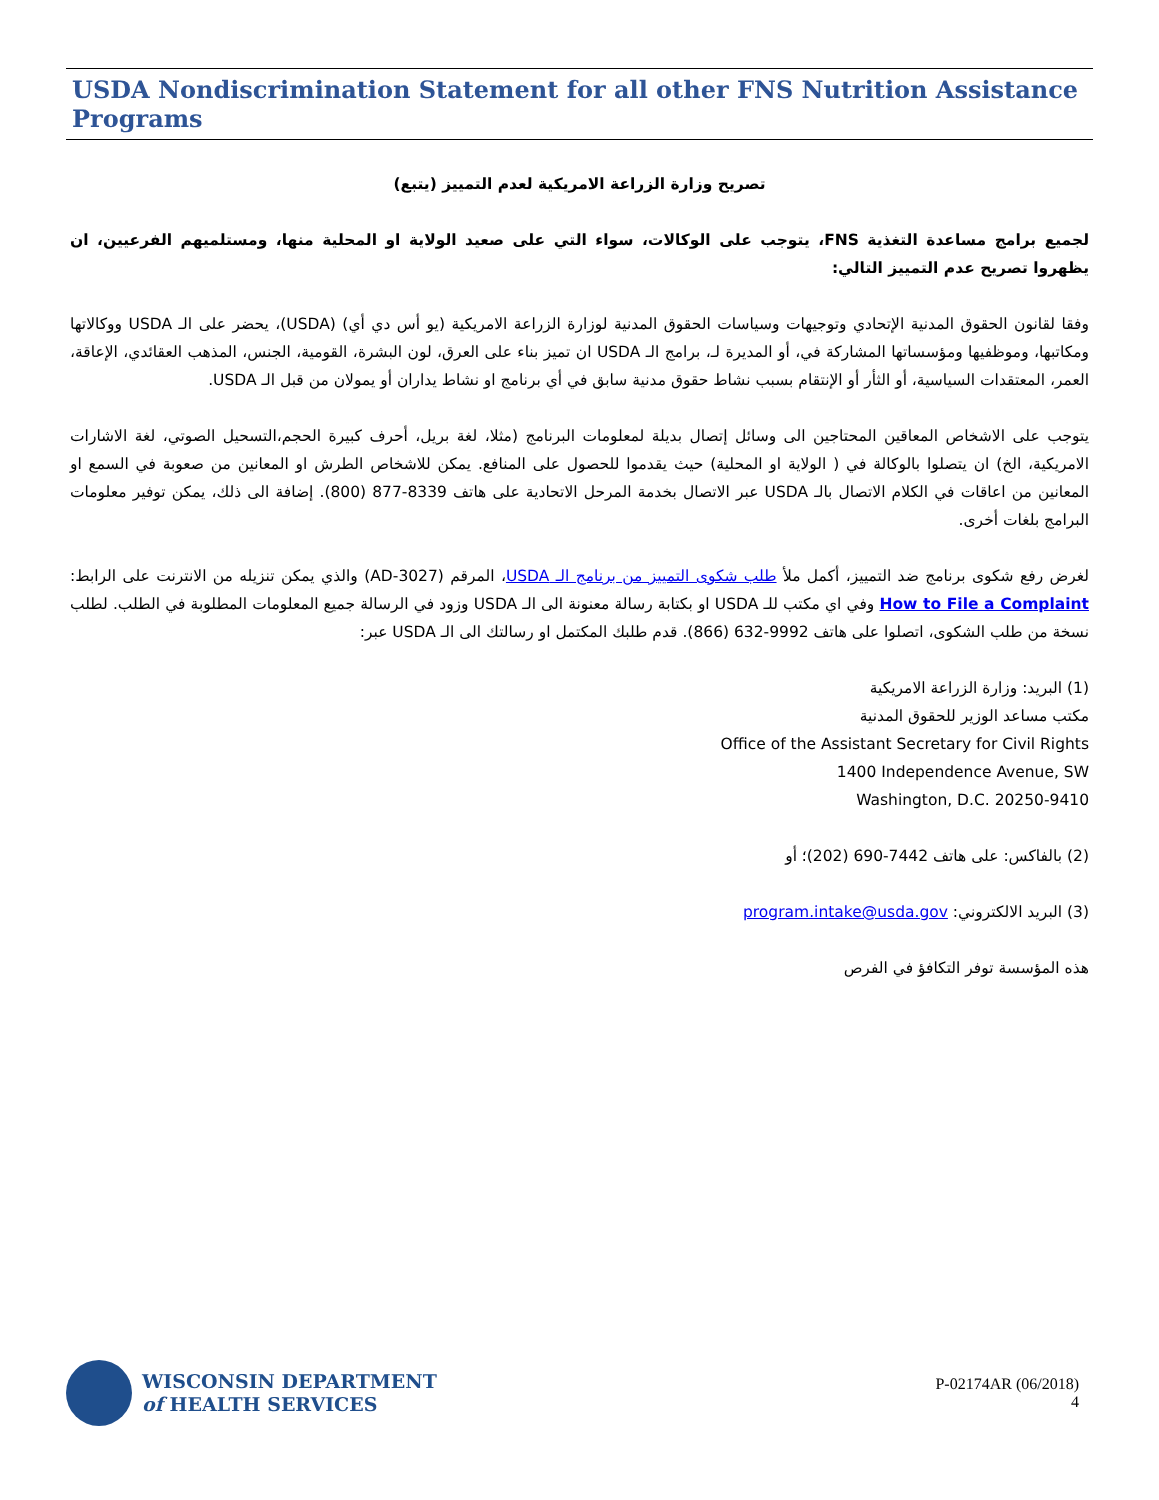USDA Nondiscrimination Statement for all other FNS Nutrition Assistance Programs
تصريح وزارة الزراعة الامريكية لعدم التمييز (يتبع)
لجميع برامج مساعدة التغذية FNS، يتوجب على الوكالات، سواء التي على صعيد الولاية او المحلية منها، ومستلميهم الفرعيين، ان يظهروا تصريح عدم التمييز التالي:
وفقا لقانون الحقوق المدنية الإتحادي وتوجيهات وسياسات الحقوق المدنية لوزارة الزراعة الامريكية (يو أس دي أي) (USDA)، يحضر على الـ USDA ووكالاتها ومكاتبها، وموظفيها ومؤسساتها المشاركة في، أو المديرة لـ، برامج الـ USDA ان تميز بناء على العرق، لون البشرة، القومية، الجنس، المذهب العقائدي، الإعاقة، العمر، المعتقدات السياسية، أو الثأر أو الإنتقام بسبب نشاط حقوق مدنية سابق في أي برنامج او نشاط يداران أو يمولان من قبل الـ USDA.
يتوجب على الاشخاص المعاقين المحتاجين الى وسائل إتصال بديلة لمعلومات البرنامج (مثلا، لغة بريل، أحرف كبيرة الحجم،التسحيل الصوتي، لغة الاشارات الامريكية، الخ) ان يتصلوا بالوكالة في ( الولاية او المحلية) حيث يقدموا للحصول على المنافع. يمكن للاشخاص الطرش او المعانين من صعوبة في السمع او المعانين من اعاقات في الكلام الاتصال بالـ USDA عبر الاتصال بخدمة المرحل الاتحادية على هاتف 8339-877 (800). إضافة الى ذلك، يمكن توفير معلومات البرامج بلغات أخرى.
لغرض رفع شكوى برنامج ضد التمييز، أكمل ملأ طلب شكوى التمييز من برنامج الـ USDA، المرقم (AD-3027) والذي يمكن تنزيله من الانترنت على الرابط: How to File a Complaint وفي اي مكتب للـ USDA او بكتابة رسالة معنونة الى الـ USDA وزود في الرسالة جميع المعلومات المطلوبة في الطلب. لطلب نسخة من طلب الشكوى، اتصلوا على هاتف 9992-632 (866). قدم طلبك المكتمل او رسالتك الى الـ USDA عبر:
(1) البريد: وزارة الزراعة الامريكية
مكتب مساعد الوزير للحقوق المدنية
Office of the Assistant Secretary for Civil Rights
1400 Independence Avenue, SW
Washington, D.C. 20250-9410
(2) بالفاكس: على هاتف 7442-690 (202)؛ أو
(3) البريد الالكتروني: program.intake@usda.gov
هذه المؤسسة توفر التكافؤ في الفرص
WISCONSIN DEPARTMENT
of HEALTH SERVICES
P-02174AR (06/2018)
4